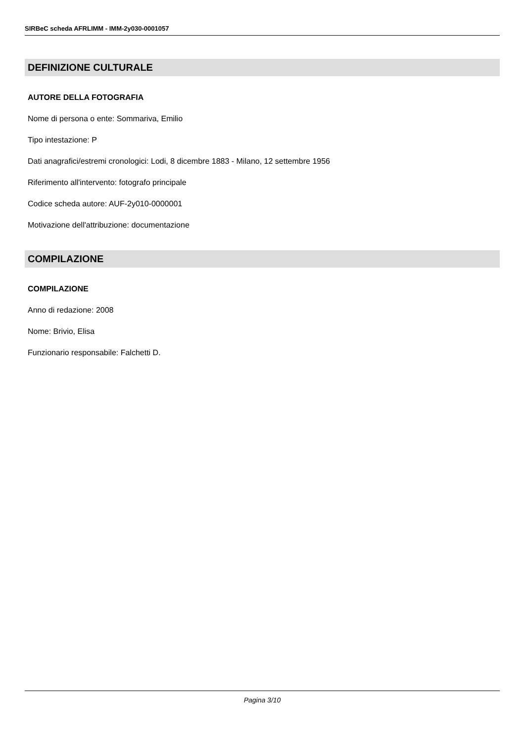SIRBeC scheda AFRLIMM - IMM-2y030-0001057
DEFINIZIONE CULTURALE
AUTORE DELLA FOTOGRAFIA
Nome di persona o ente: Sommariva, Emilio
Tipo intestazione: P
Dati anagrafici/estremi cronologici: Lodi, 8 dicembre 1883 - Milano, 12 settembre 1956
Riferimento all'intervento: fotografo principale
Codice scheda autore: AUF-2y010-0000001
Motivazione dell'attribuzione: documentazione
COMPILAZIONE
COMPILAZIONE
Anno di redazione: 2008
Nome: Brivio, Elisa
Funzionario responsabile: Falchetti D.
Pagina 3/10